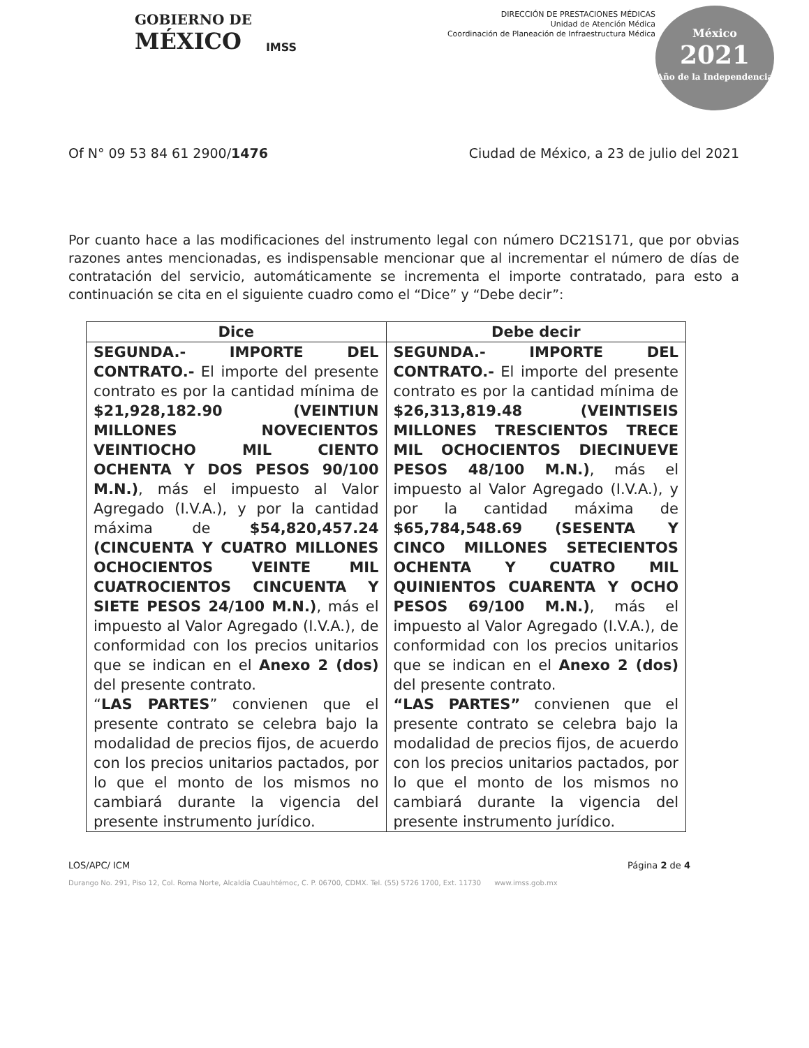GOBIERNO DE
MÉXICO
IMSS
DIRECCIÓN DE PRESTACIONES MÉDICAS
Unidad de Atención Médica
Coordinación de Planeación de Infraestructura Médica
México
2021
Año de la Independencia
Of N° 09 53 84 61 2900/1476 Ciudad de México, a 23 de julio del 2021
Por cuanto hace a las modificaciones del instrumento legal con número DC21S171, que por obvias razones antes mencionadas, es indispensable mencionar que al incrementar el número de días de contratación del servicio, automáticamente se incrementa el importe contratado, para esto a continuación se cita en el siguiente cuadro como el “Dice” y “Debe decir”:
| Dice | Debe decir |
| --- | --- |
| SEGUNDA.- IMPORTE DEL CONTRATO.- El importe del presente contrato es por la cantidad mínima de $21,928,182.90 (VEINTIUN MILLONES NOVECIENTOS VEINTIOCHO MIL CIENTO OCHENTA Y DOS PESOS 90/100 M.N.) , más el impuesto al Valor Agregado (I.V.A.), y por la cantidad máxima de $54,820,457.24 (CINCUENTA Y CUATRO MILLONES OCHOCIENTOS VEINTE MIL CUATROCIENTOS CINCUENTA Y SIETE PESOS 24/100 M.N.) , más el impuesto al Valor Agregado (I.V.A.), de conformidad con los precios unitarios que se indican en el Anexo 2 (dos) del presente contrato. “ LAS PARTES ” convienen que el presente contrato se celebra bajo la modalidad de precios fijos, de acuerdo con los precios unitarios pactados, por lo que el monto de los mismos no cambiará durante la vigencia del presente instrumento jurídico. | SEGUNDA.- IMPORTE DEL CONTRATO.- El importe del presente contrato es por la cantidad mínima de $26,313,819.48 (VEINTISEIS MILLONES TRESCIENTOS TRECE MIL OCHOCIENTOS DIECINUEVE PESOS 48/100 M.N.) , más el impuesto al Valor Agregado (I.V.A.), y por la cantidad máxima de $65,784,548.69 (SESENTA Y CINCO MILLONES SETECIENTOS OCHENTA Y CUATRO MIL QUINIENTOS CUARENTA Y OCHO PESOS 69/100 M.N.) , más el impuesto al Valor Agregado (I.V.A.), de conformidad con los precios unitarios que se indican en el Anexo 2 (dos) del presente contrato. “LAS PARTES” convienen que el presente contrato se celebra bajo la modalidad de precios fijos, de acuerdo con los precios unitarios pactados, por lo que el monto de los mismos no cambiará durante la vigencia del presente instrumento jurídico. |
LOS/APC/ ICM Página 2 de 4
Durango No. 291, Piso 12, Col. Roma Norte, Alcaldía Cuauhtémoc, C. P. 06700, CDMX. Tel. (55) 5726 1700, Ext. 11730 www.imss.gob.mx